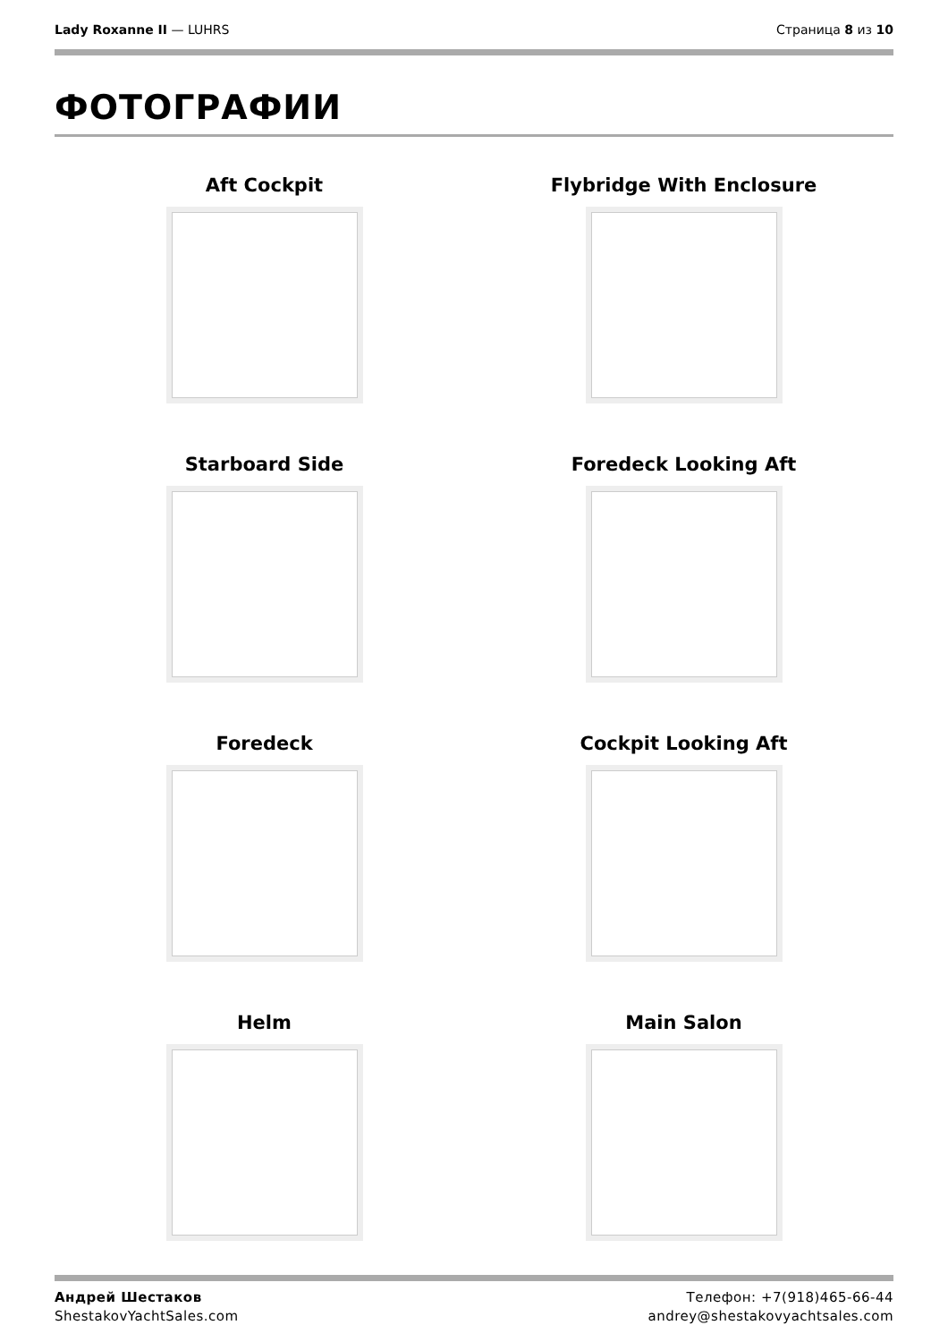Lady Roxanne II — LUHRS Страница 8 из 10
ФОТОГРАФИИ
Aft Cockpit
Flybridge With Enclosure
Starboard Side
Foredeck Looking Aft
Foredeck
Cockpit Looking Aft
Helm
Main Salon
Андрей Шестаков
ShestakovYachtSales.com
Телефон: +7(918)465-66-44
andrey@shestakovyachtsales.com